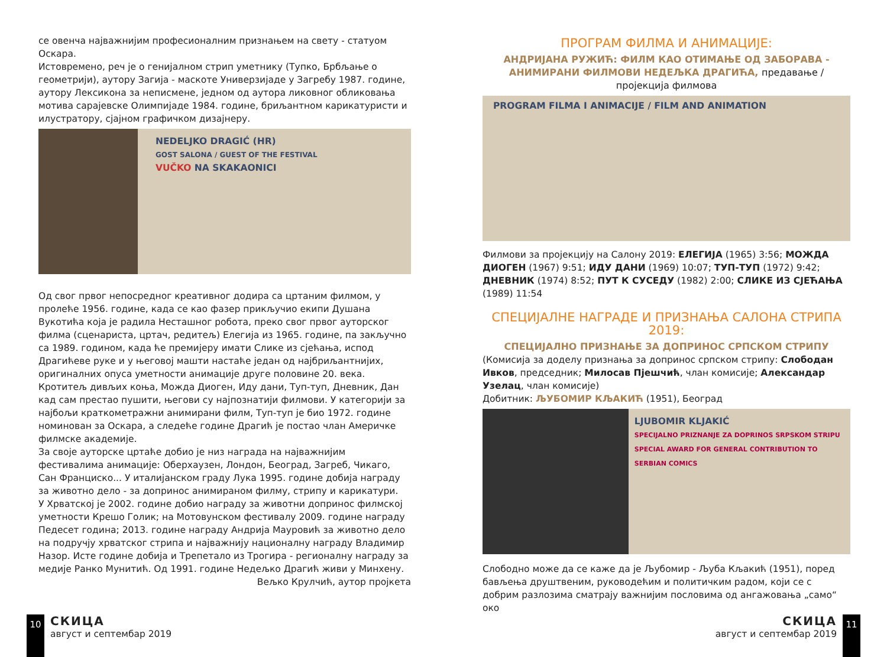се овенча најважнијим професионалним признањем на свету - статуом Оскара.
Истовремено, реч је о генијалном стрип уметнику (Тупко, Брбљање о геометрији), аутору Загија - маскоте Универзијаде у Загребу 1987. године, аутору Лексикона за неписмене, једном од аутора ликовног обликовања мотива сарајевске Олимпијаде 1984. године, бриљантном карикатуристи и илустратору, сјајном графичком дизајнеру.
NEDELJKO DRAGIĆ (HR)
GOST SALONA / GUEST OF THE FESTIVAL
VUČKO NA SKAKAONICI
Од свог првог непосредног креативног додира са цртаним филмом, у пролеће 1956. године, када се као фазер прикључио екипи Душана Вукотића која је радила Несташног робота, преко свог првог ауторског филма (сценариста, цртач, редитељ) Елегија из 1965. године, па закључно са 1989. годином, када ће премијеру имати Слике из сјећања, испод Драгићеве руке и у његовој машти настаће један од најбриљантнијих, оригиналних опуса уметности анимације друге половине 20. века. Кротитељ дивљих коња, Можда Диоген, Иду дани, Туп-туп, Дневник, Дан кад сам престао пушити, његови су најпознатији филмови. У категорији за најбољи краткометражни анимирани филм, Туп-туп је био 1972. године номинован за Оскара, а следеће године Драгић је постао члан Америчке филмске академије.
За своје ауторске цртаће добио је низ награда на најважнијим фестивалима анимације: Оберхаузен, Лондон, Београд, Загреб, Чикаго, Сан Франциско... У италијанском граду Лука 1995. године добија награду за животно дело - за допринос анимираном филму, стрипу и карикатури.
У Хрватској је 2002. године добио награду за животни допринос филмској уметности Крешо Голик; на Мотовунском фестивалу 2009. године награду Педесет година; 2013. године награду Андрија Мауровић за животно дело на подручју хрватског стрипа и најважнију националну награду Владимир Назор. Исте године добија и Трепетало из Трогира - регионалну награду за медије Ранко Мунитић. Од 1991. године Недељко Драгић живи у Минхену.
Вељко Крулчић, аутор пројкета
ПРОГРАМ ФИЛМА И АНИМАЦИЈЕ:
АНДРИЈАНА РУЖИЋ: ФИЛМ КАО ОТИМАЊЕ ОД ЗАБОРАВА - АНИМИРАНИ ФИЛМОВИ НЕДЕЉКА ДРАГИЋА, предавање / пројекција филмова
PROGRAM FILMA I ANIMACIJE / FILM AND ANIMATION
Филмови за пројекцију на Салону 2019: ЕЛЕГИЈА (1965) 3:56; МОЖДА ДИОГЕН (1967) 9:51; ИДУ ДАНИ (1969) 10:07; ТУП-ТУП (1972) 9:42; ДНЕВНИК (1974) 8:52; ПУТ К СУСЕДУ (1982) 2:00; СЛИКЕ ИЗ СЈЕЋАЊА (1989) 11:54
СПЕЦИЈАЛНЕ НАГРАДЕ И ПРИЗНАЊА САЛОНА СТРИПА 2019:
СПЕЦИЈАЛНО ПРИЗНАЊЕ ЗА ДОПРИНОС СРПСКОМ СТРИПУ
(Комисија за доделу признања за допринос српском стрипу: Слободан Ивков, председник; Милосав Пјешчић, члан комисије; Александар Узелац, члан комисије)
Добитник: ЉУБОМИР КЉАКИЋ (1951), Београд
LJUBOMIR KLJAKIĆ
SPECIJALNO PRIZNANJE ZA DOPRINOS SRPSKOM STRIPU
SPECIAL AWARD FOR GENERAL CONTRIBUTION TO SERBIAN COMICS
Слободно може да се каже да је Љубомир - Љуба Кљакић (1951), поред бављења друштвеним, руководећим и политичким радом, који се с добрим разлозима сматрају важнијим пословима од ангажовања „само“ око
10
СКИЦА
август и септембар 2019
СКИЦА
август и септембар 2019
11